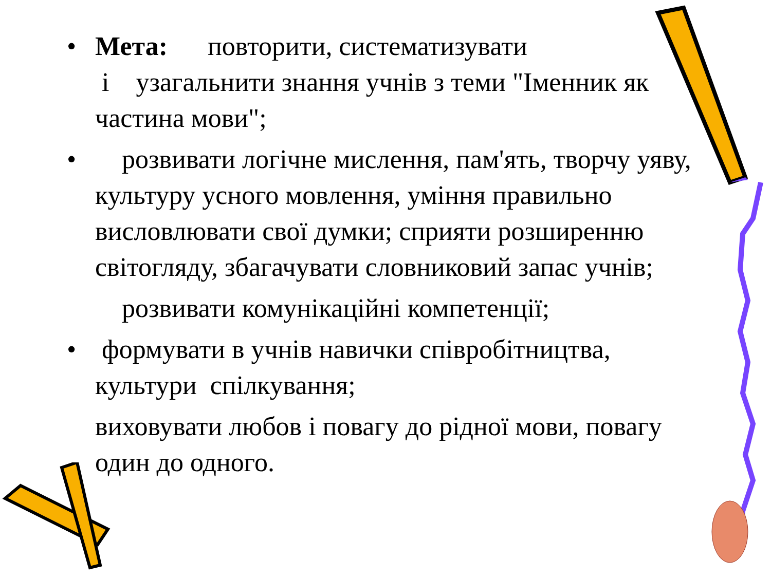• Мета: повторити, систематизувати
і узагальнити знання учнів з теми "Іменник як частина мови";
• розвивати логічне мислення, пам'ять, творчу уяву, культуру усного мовлення, уміння правильно висловлювати свої думки; сприяти розширенню світогляду, збагачувати словниковий запас учнів;
розвивати комунікаційні компетенції;
• формувати в учнів навички співробітництва, культури спілкування;
виховувати любов і повагу до рідної мови, повагу один до одного.